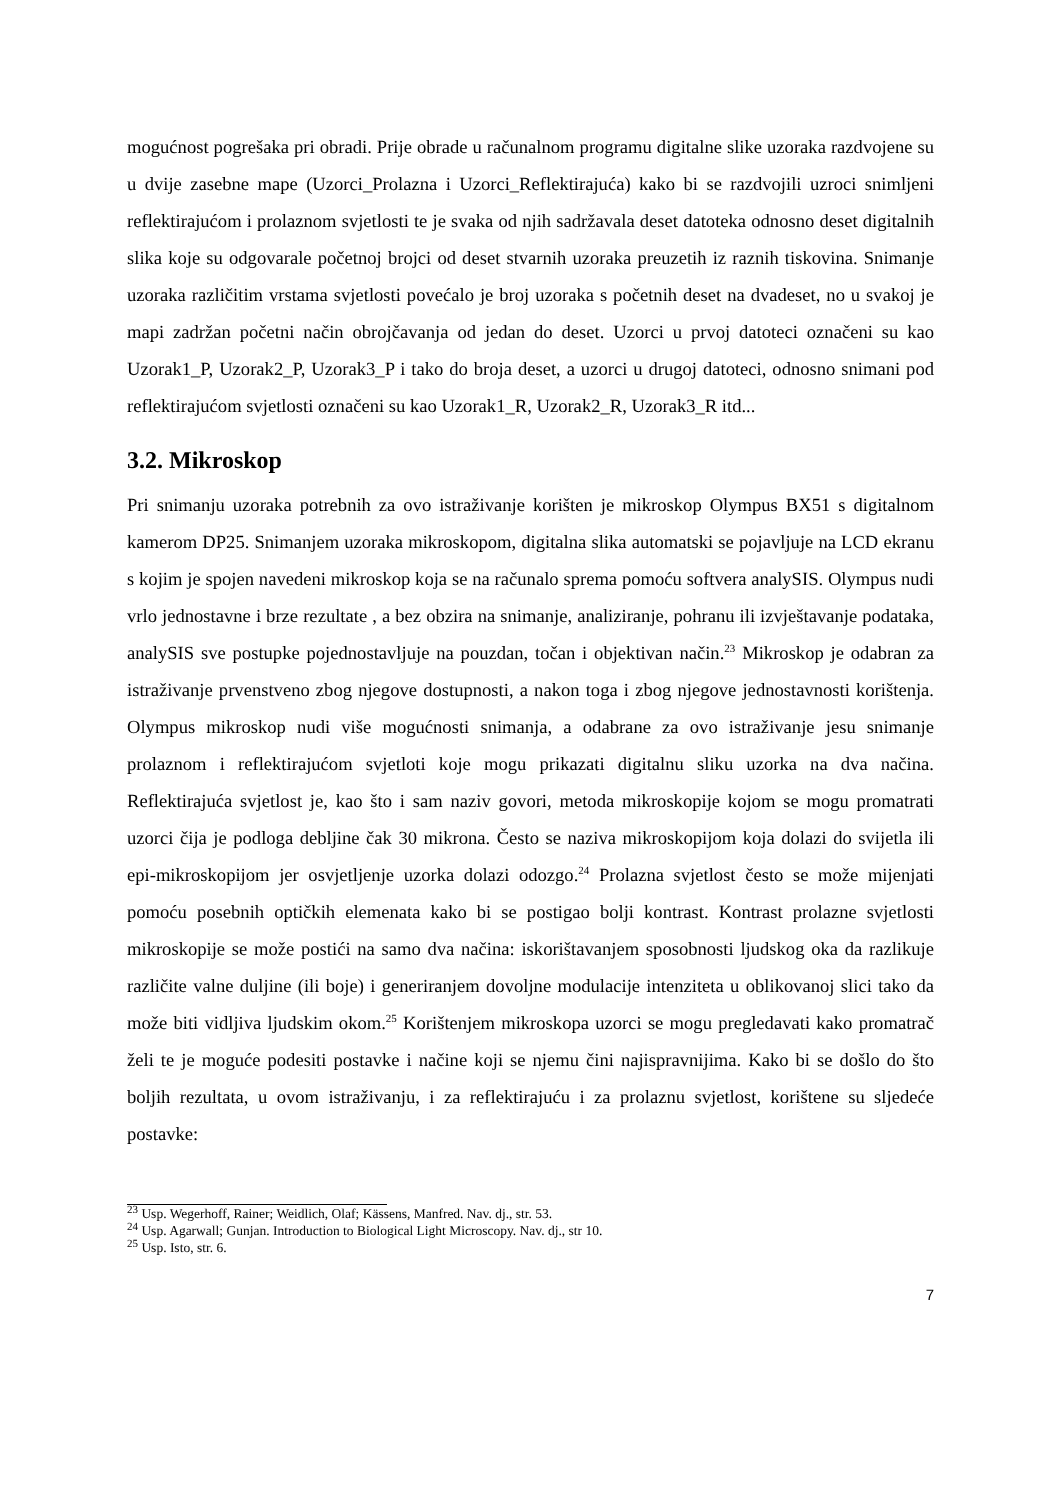mogućnost pogrešaka pri obradi. Prije obrade u računalnom programu digitalne slike uzoraka razdvojene su u dvije zasebne mape (Uzorci_Prolazna i Uzorci_Reflektirajuća) kako bi se razdvojili uzroci snimljeni reflektirajućom i prolaznom svjetlosti te je svaka od njih sadržavala deset datoteka odnosno deset digitalnih slika koje su odgovarale početnoj brojci od deset stvarnih uzoraka preuzetih iz raznih tiskovina. Snimanje uzoraka različitim vrstama svjetlosti povećalo je broj uzoraka s početnih deset na dvadeset, no u svakoj je mapi zadržan početni način obrojčavanja od jedan do deset. Uzorci u prvoj datoteci označeni su kao Uzorak1_P, Uzorak2_P, Uzorak3_P i tako do broja deset, a uzorci u drugoj datoteci, odnosno snimani pod reflektirajućom svjetlosti označeni su kao Uzorak1_R, Uzorak2_R, Uzorak3_R itd...
3.2. Mikroskop
Pri snimanju uzoraka potrebnih za ovo istraživanje korišten je mikroskop Olympus BX51 s digitalnom kamerom DP25. Snimanjem uzoraka mikroskopom, digitalna slika automatski se pojavljuje na LCD ekranu s kojim je spojen navedeni mikroskop koja se na računalo sprema pomoću softvera analySIS. Olympus nudi vrlo jednostavne i brze rezultate , a bez obzira na snimanje, analiziranje, pohranu ili izvještavanje podataka, analySIS sve postupke pojednostavljuje na pouzdan, točan i objektivan način.<sup>23</sup> Mikroskop je odabran za istraživanje prvenstveno zbog njegove dostupnosti, a nakon toga i zbog njegove jednostavnosti korištenja. Olympus mikroskop nudi više mogućnosti snimanja, a odabrane za ovo istraživanje jesu snimanje prolaznom i reflektirajućom svjetloti koje mogu prikazati digitalnu sliku uzorka na dva načina. Reflektirajuća svjetlost je, kao što i sam naziv govori, metoda mikroskopije kojom se mogu promatrati uzorci čija je podloga debljine čak 30 mikrona. Često se naziva mikroskopijom koja dolazi do svijetla ili epi-mikroskopijom jer osvjetljenje uzorka dolazi odozgo.<sup>24</sup> Prolazna svjetlost često se može mijenjati pomoću posebnih optičkih elemenata kako bi se postigao bolji kontrast. Kontrast prolazne svjetlosti mikroskopije se može postići na samo dva načina: iskorištavanjem sposobnosti ljudskog oka da razlikuje različite valne duljine (ili boje) i generiranjem dovoljne modulacije intenziteta u oblikovanoj slici tako da može biti vidljiva ljudskim okom.<sup>25</sup> Korištenjem mikroskopa uzorci se mogu pregledavati kako promatrač želi te je moguće podesiti postavke i načine koji se njemu čini najispravnijima. Kako bi se došlo do što boljih rezultata, u ovom istraživanju, i za reflektirajuću i za prolaznu svjetlost, korištene su sljedeće postavke:
<sup>23</sup> Usp. Wegerhoff, Rainer; Weidlich, Olaf; Kässens, Manfred. Nav. dj., str. 53.
<sup>24</sup> Usp. Agarwall; Gunjan. Introduction to Biological Light Microscopy. Nav. dj., str 10.
<sup>25</sup> Usp. Isto, str. 6.
7